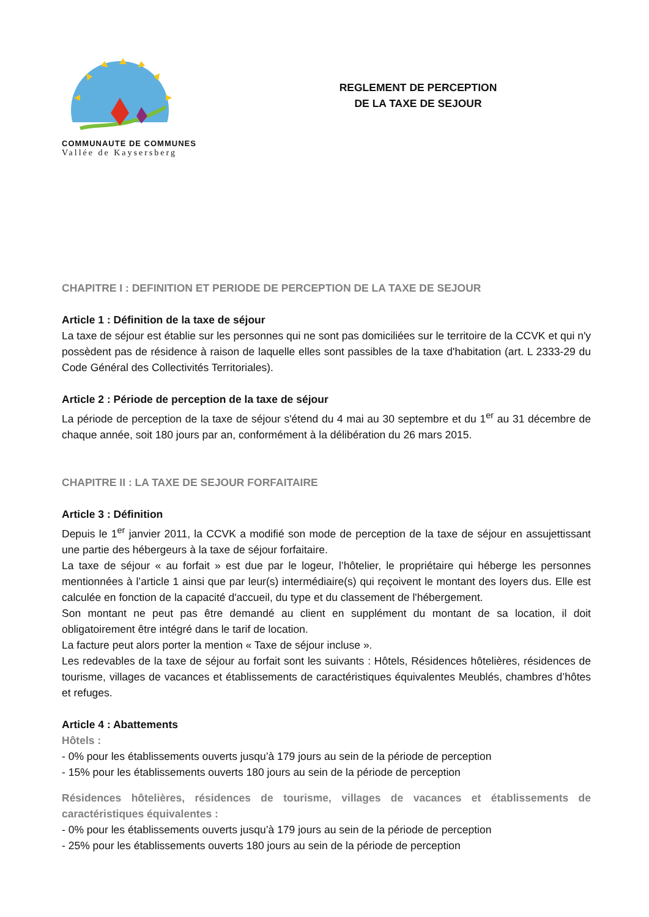COMMUNAUTE DE COMMUNES
Vallée de Kaysersberg
REGLEMENT DE PERCEPTION
DE LA TAXE DE SEJOUR
CHAPITRE I : DEFINITION ET PERIODE DE PERCEPTION DE LA TAXE DE SEJOUR
Article 1 : Définition de la taxe de séjour
La taxe de séjour est établie sur les personnes qui ne sont pas domiciliées sur le territoire de la CCVK et qui n'y possèdent pas de résidence à raison de laquelle elles sont passibles de la taxe d'habitation (art. L 2333-29 du Code Général des Collectivités Territoriales).
Article 2 : Période de perception de la taxe de séjour
La période de perception de la taxe de séjour s'étend du 4 mai au 30 septembre et du 1<sup>er</sup> au 31 décembre de chaque année, soit 180 jours par an, conformément à la délibération du 26 mars 2015.
CHAPITRE II : LA TAXE DE SEJOUR FORFAITAIRE
Article 3 : Définition
Depuis le 1<sup>er</sup> janvier 2011, la CCVK a modifié son mode de perception de la taxe de séjour en assujettissant une partie des hébergeurs à la taxe de séjour forfaitaire.
La taxe de séjour « au forfait » est due par le logeur, l’hôtelier, le propriétaire qui héberge les personnes mentionnées à l’article 1 ainsi que par leur(s) intermédiaire(s) qui reçoivent le montant des loyers dus. Elle est calculée en fonction de la capacité d'accueil, du type et du classement de l'hébergement.
Son montant ne peut pas être demandé au client en supplément du montant de sa location, il doit obligatoirement être intégré dans le tarif de location.
La facture peut alors porter la mention « Taxe de séjour incluse ».
Les redevables de la taxe de séjour au forfait sont les suivants : Hôtels, Résidences hôtelières, résidences de tourisme, villages de vacances et établissements de caractéristiques équivalentes Meublés, chambres d’hôtes et refuges.
Article 4 : Abattements
Hôtels :
- 0% pour les établissements ouverts jusqu’à 179 jours au sein de la période de perception
- 15% pour les établissements ouverts 180 jours au sein de la période de perception
Résidences hôtelières, résidences de tourisme, villages de vacances et établissements de caractéristiques équivalentes :
- 0% pour les établissements ouverts jusqu’à 179 jours au sein de la période de perception
- 25% pour les établissements ouverts 180 jours au sein de la période de perception